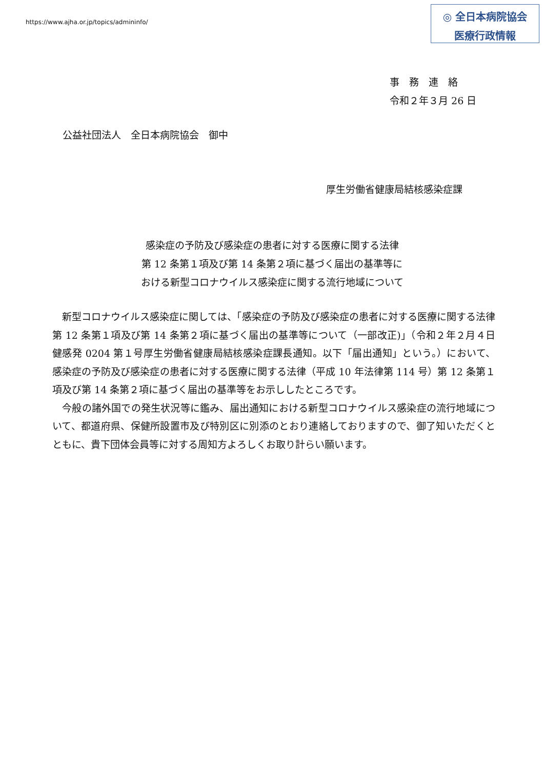https://www.ajha.or.jp/topics/admininfo/
◎ 全日本病院協会
医療行政情報
事　務　連　絡
令和２年３月 26 日
公益社団法人　全日本病院協会　御中
厚生労働省健康局結核感染症課
感染症の予防及び感染症の患者に対する医療に関する法律
第 12 条第１項及び第 14 条第２項に基づく届出の基準等に
おける新型コロナウイルス感染症に関する流行地域について
　新型コロナウイルス感染症に関しては、「感染症の予防及び感染症の患者に対する医療に関する法律第 12 条第１項及び第 14 条第２項に基づく届出の基準等について（一部改正)」（令和２年２月４日健感発 0204 第１号厚生労働省健康局結核感染症課長通知。以下「届出通知」という。）において、感染症の予防及び感染症の患者に対する医療に関する法律（平成 10 年法律第 114 号）第 12 条第１項及び第 14 条第２項に基づく届出の基準等をお示ししたところです。
　今般の諸外国での発生状況等に鑑み、届出通知における新型コロナウイルス感染症の流行地域について、都道府県、保健所設置市及び特別区に別添のとおり連絡しておりますので、御了知いただくとともに、貴下団体会員等に対する周知方よろしくお取り計らい願います。